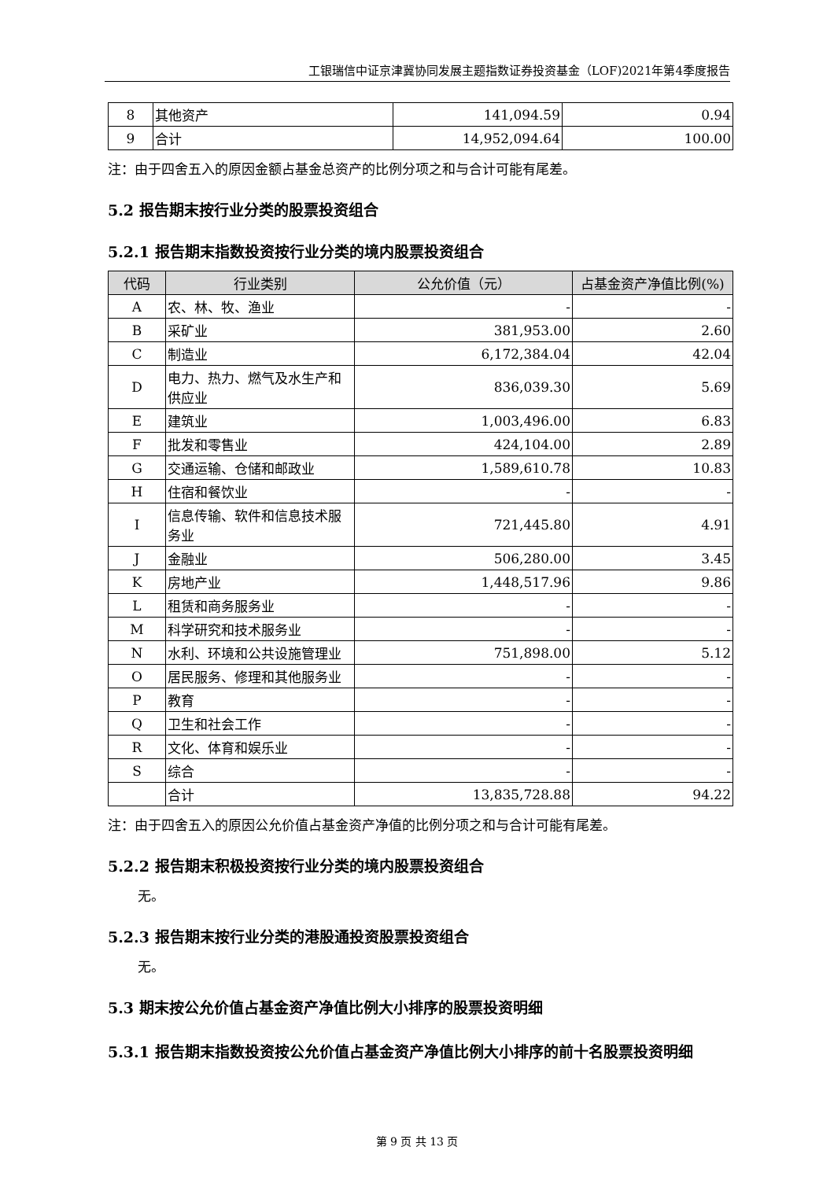工银瑞信中证京津冀协同发展主题指数证券投资基金（LOF)2021年第4季度报告
| 8 | 其他资产 | 141,094.59 | 0.94 |
| 9 | 合计 | 14,952,094.64 | 100.00 |
注：由于四舍五入的原因金额占基金总资产的比例分项之和与合计可能有尾差。
5.2 报告期末按行业分类的股票投资组合
5.2.1 报告期末指数投资按行业分类的境内股票投资组合
| 代码 | 行业类别 | 公允价值（元） | 占基金资产净值比例(%) |
| --- | --- | --- | --- |
| A | 农、林、牧、渔业 | - | - |
| B | 采矿业 | 381,953.00 | 2.60 |
| C | 制造业 | 6,172,384.04 | 42.04 |
| D | 电力、热力、燃气及水生产和供应业 | 836,039.30 | 5.69 |
| E | 建筑业 | 1,003,496.00 | 6.83 |
| F | 批发和零售业 | 424,104.00 | 2.89 |
| G | 交通运输、仓储和邮政业 | 1,589,610.78 | 10.83 |
| H | 住宿和餐饮业 | - | - |
| I | 信息传输、软件和信息技术服务业 | 721,445.80 | 4.91 |
| J | 金融业 | 506,280.00 | 3.45 |
| K | 房地产业 | 1,448,517.96 | 9.86 |
| L | 租赁和商务服务业 | - | - |
| M | 科学研究和技术服务业 | - | - |
| N | 水利、环境和公共设施管理业 | 751,898.00 | 5.12 |
| O | 居民服务、修理和其他服务业 | - | - |
| P | 教育 | - | - |
| Q | 卫生和社会工作 | - | - |
| R | 文化、体育和娱乐业 | - | - |
| S | 综合 | - | - |
| | 合计 | 13,835,728.88 | 94.22 |
注：由于四舍五入的原因公允价值占基金资产净值的比例分项之和与合计可能有尾差。
5.2.2 报告期末积极投资按行业分类的境内股票投资组合
无。
5.2.3 报告期末按行业分类的港股通投资股票投资组合
无。
5.3 期末按公允价值占基金资产净值比例大小排序的股票投资明细
5.3.1 报告期末指数投资按公允价值占基金资产净值比例大小排序的前十名股票投资明细
第 9 页 共 13 页